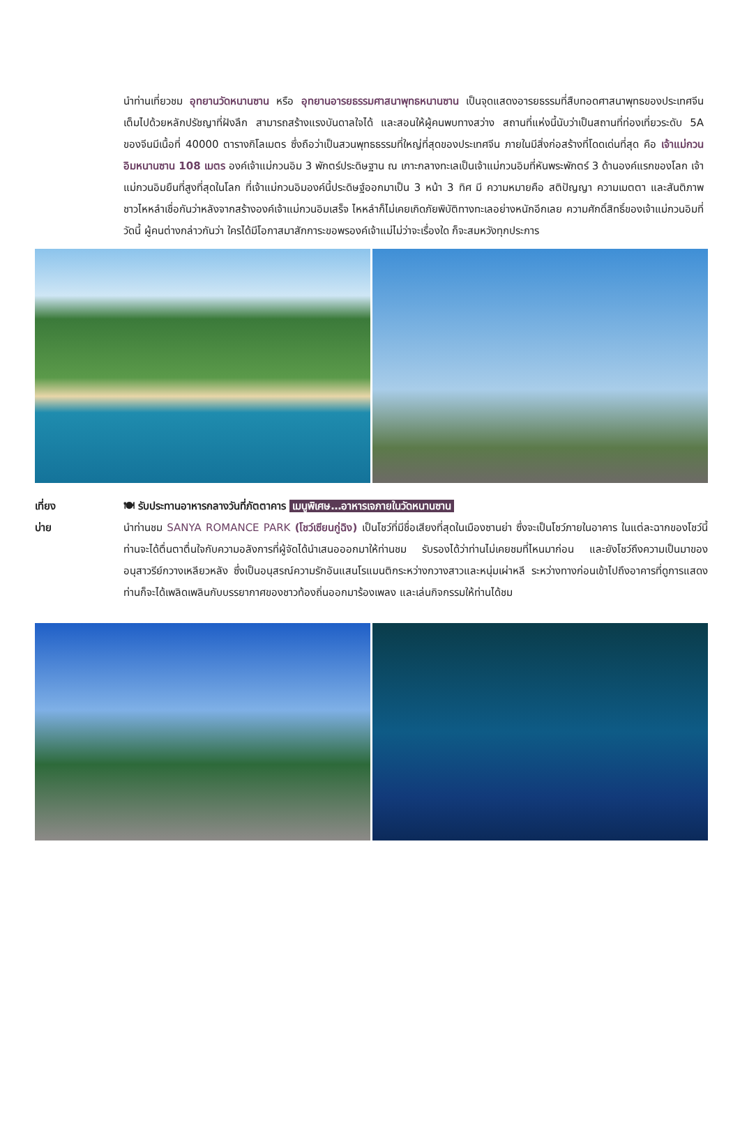นำท่านเที่ยวชม อุทยานวัดหนานซาน หรือ อุทยานอารยธรรมศาสนาพุทธหนานซาน เป็นจุดแสดงอารยธรรมที่สืบทอดศาสนาพุทธของประเทศจีนเต็มไปด้วยหลักปรัชญาที่ฝังลึก สามารถสร้างแรงบันดาลใจได้ และสอนให้ผู้คนพบทางสว่าง สถานที่แห่งนี้นับว่าเป็นสถานที่ท่องเที่ยวระดับ 5A ของจีนมีเนื้อที่ 40000 ตารางกิโลเมตร ซึ่งถือว่าเป็นสวนพุทธธรรมที่ใหญ่ที่สุดของประเทศจีน ภายในมีสิ่งก่อสร้างที่โดดเด่นที่สุด คือ เจ้าแม่กวนอิมหนานซาน 108 เมตร องค์เจ้าแม่กวนอิม 3 พักตร์ประดิษฐาน ณ เกาะกลางทะเลเป็นเจ้าแม่กวนอิมที่หันพระพักตร์ 3 ด้านองค์แรกของโลก เจ้าแม่กวนอิมยืนที่สูงที่สุดในโลก ที่เจ้าแม่กวนอิมองค์นี้ประดิษฐ์ออกมาเป็น 3 หน้า 3 ทิศ มี ความหมายคือ สติปัญญา ความเมตตา และสันติภาพ ชาวไหหลำเชื่อกันว่าหลังจากสร้างองค์เจ้าแม่กวนอิมเสร็จ ไหหลำก็ไม่เคยเกิดภัยพิบัติทางทะเลอย่างหนักอีกเลย ความศักดิ์สิทธิ์ของเจ้าแม่กวนอิมที่วัดนี้ ผู้คนต่างกล่าวกันว่า ใครได้มีโอกาสมาสักการะขอพรองค์เจ้าแม่ไม่ว่าจะเรื่องใด ก็จะสมหวังทุกประการ
เที่ยง
บ่าย
🍽 รับประทานอาหารกลางวันที่ภัตตาคาร เมนูพิเศษ…อาหารเจภายในวัดหนานซาน
นำท่านชม SANYA ROMANCE PARK (โชว์เซียนกู่ฉิง) เป็นโชว์ที่มีชื่อเสียงที่สุดในเมืองซานย่า ซึ่งจะเป็นโชว์ภายในอาคาร ในแต่ละฉากของโชว์นี้ท่านจะได้ตื่นตาตื่นใจกับความอลังการที่ผู้จัดได้นำเสนอออกมาให้ท่านชม รับรองได้ว่าท่านไม่เคยชมที่ไหนมาก่อน และยังโชว์ถึงความเป็นมาของอนุสาวรีย์กวางเหลียวหลัง ซึ่งเป็นอนุสรณ์ความรักอันแสนโรแมนติกระหว่างกวางสาวและหนุ่มเผ่าหลี ระหว่างทางก่อนเข้าไปถึงอาคารที่ดูการแสดง ท่านก็จะได้เพลิดเพลินกับบรรยากาศของชาวท้องถิ่นออกมาร้องเพลง และเล่นกิจกรรมให้ท่านได้ชม